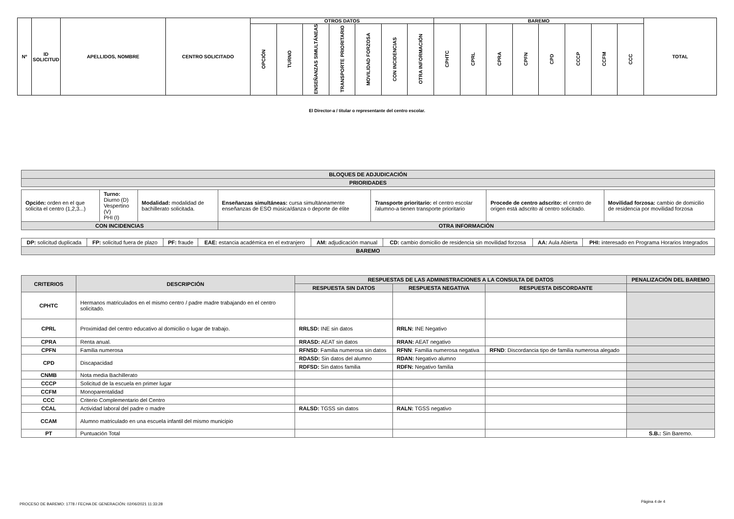| Nº | ID SOLICITUD | APELLIDOS, NOMBRE | CENTRO SOLICITADO | OTROS DATOS | | | | | | | BAREMO | | | | | | | | TOTAL |
| | | | | OPCIÓN | TURNO | ENSEÑANZAS SIMULTÁNEAS | TRANSPORTE PRIORITARIO | MOVILIDAD FORZOSA | CON INCIDENCIAS | OTRA INFORMACIÓN | CPHTC | CPRL | CPRA | CPFN | CPD | CCCP | CCFM | CCC | |
El Director-a / titular o representante del centro escolar.
| BLOQUES DE ADJUDICACIÓN |
| PRIORIDADES |
| Opción: orden en el que solicita el centro (1,2,3...) | Turno: Diurno (D) Vespertino (V) PHI (I) | Modalidad: modalidad de bachillerato solicitada. | Enseñanzas simultáneas: cursa simultáneamente enseñanzas de ESO música/danza o deporte de élite | Transporte prioritario: el centro escolar /alumno-a tienen transporte prioritario | Procede de centro adscrito: el centro de origen está adscrito al centro solicitado. | Movilidad forzosa: cambio de domicilio de residencia por movilidad forzosa |
| CON INCIDENCIAS | | | OTRA INFORMACIÓN | | | |
| DP: solicitud duplicada | FP: solicitud fuera de plazo | PF: fraude | EAE: estancia académica en el extranjero | AM: adjudicación manual | CD: cambio domicilio de residencia sin movilidad forzosa | AA: Aula Abierta | PHI: interesado en Programa Horarios Integrados |
| BAREMO | | | | | | | |
| CRITERIOS | DESCRIPCIÓN | RESPUESTAS DE LAS ADMINISTRACIONES A LA CONSULTA DE DATOS | | | PENALIZACIÓN DEL BAREMO |
| | | RESPUESTA SIN DATOS | RESPUESTA NEGATIVA | RESPUESTA DISCORDANTE | |
| CPHTC | Hermanos matriculados en el mismo centro / padre madre trabajando en el centro solicitado. | | | | |
| CPRL | Proximidad del centro educativo al domicilio o lugar de trabajo. | RRLSD: INE sin datos | RRLN: INE Negativo | | |
| CPRA | Renta anual. | RRASD: AEAT sin datos | RRAN: AEAT negativo | | |
| CPFN | Familia numerosa | RFNSD : Familia numerosa sin datos | RFNN : Familia numerosa negativa | RFND : Discordancia tipo de familia numerosa alegado | |
| CPD | Discapacidad | RDASD: Sin datos del alumno | RDAN: Negativo alumno | | |
| | | RDFSD: Sin datos familia | RDFN: Negativo familia | | |
| CNMB | Nota media Bachillerato | | | | |
| CCCP | Solicitud de la escuela en primer lugar | | | | |
| CCFM | Monoparentalidad | | | | |
| CCC | Criterio Complementario del Centro | | | | |
| CCAL | Actividad laboral del padre o madre | RALSD: TGSS sin datos | RALN: TGSS negativo | | |
| CCAM | Alumno matriculado en una escuela infantil del mismo municipio | | | | |
| PT | Puntuación Total | | | | S.B.: Sin Baremo. |
Página 4 de 4
PROCESO DE BAREMO: 1778 / FECHA DE GENERACIÓN: 02/06/2021 11:33:28